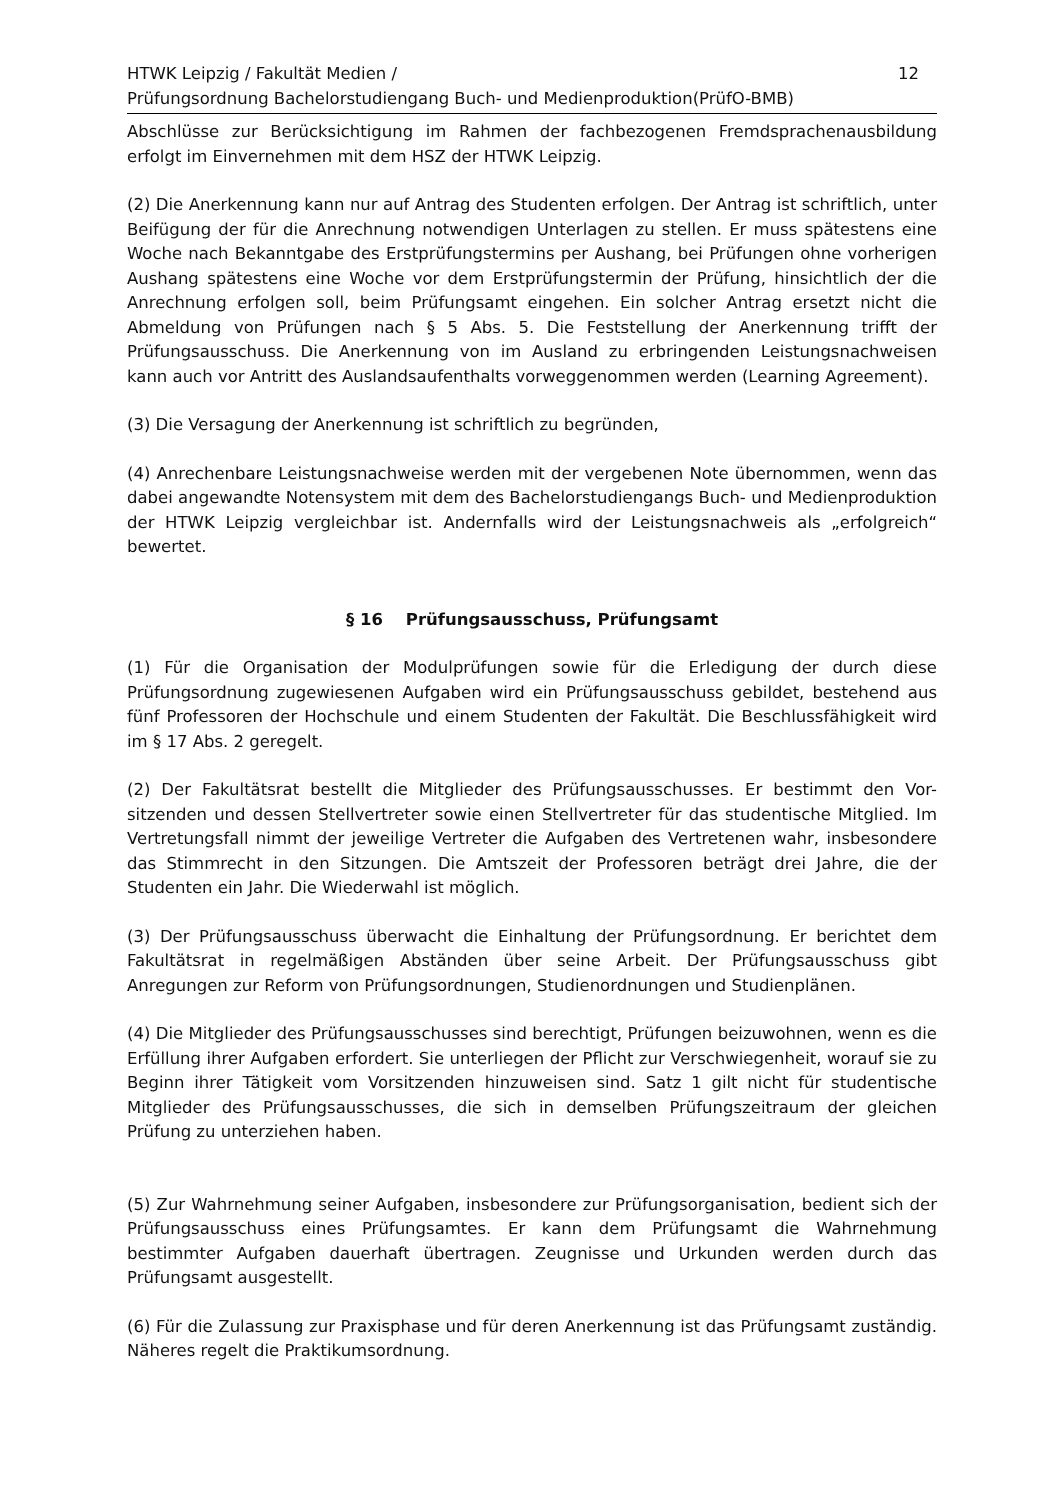HTWK Leipzig / Fakultät Medien /
Prüfungsordnung Bachelorstudiengang Buch- und Medienproduktion(PrüfO-BMB)
12
Abschlüsse zur Berücksichtigung im Rahmen der fachbezogenen Fremdsprachenausbildung erfolgt im Einvernehmen mit dem HSZ der HTWK Leipzig.
(2) Die Anerkennung kann nur auf Antrag des Studenten erfolgen. Der Antrag ist schriftlich, unter Beifügung der für die Anrechnung notwendigen Unterlagen zu stellen. Er muss spätestens eine Woche nach Bekanntgabe des Erstprüfungstermins per Aushang, bei Prüfungen ohne vorherigen Aushang spätestens eine Woche vor dem Erstprüfungstermin der Prüfung, hinsichtlich der die Anrechnung erfolgen soll, beim Prüfungsamt eingehen. Ein solcher Antrag ersetzt nicht die Abmeldung von Prüfungen nach § 5 Abs. 5. Die Feststellung der Anerkennung trifft der Prüfungsausschuss. Die Anerkennung von im Ausland zu erbringenden Leistungsnachweisen kann auch vor Antritt des Auslandsaufenthalts vorweggenommen werden (Learning Agreement).
(3) Die Versagung der Anerkennung ist schriftlich zu begründen,
(4) Anrechenbare Leistungsnachweise werden mit der vergebenen Note übernommen, wenn das dabei angewandte Notensystem mit dem des Bachelorstudiengangs Buch- und Medienproduktion der HTWK Leipzig vergleichbar ist. Andernfalls wird der Leistungsnachweis als „erfolgreich“ bewertet.
§ 16 Prüfungsausschuss, Prüfungsamt
(1) Für die Organisation der Modulprüfungen sowie für die Erledigung der durch diese Prüfungsordnung zugewiesenen Aufgaben wird ein Prüfungsausschuss gebildet, bestehend aus fünf Professoren der Hochschule und einem Studenten der Fakultät. Die Beschlussfähigkeit wird im § 17 Abs. 2 geregelt.
(2) Der Fakultätsrat bestellt die Mitglieder des Prüfungsausschusses. Er bestimmt den Vor-sitzenden und dessen Stellvertreter sowie einen Stellvertreter für das studentische Mitglied. Im Vertretungsfall nimmt der jeweilige Vertreter die Aufgaben des Vertretenen wahr, insbesondere das Stimmrecht in den Sitzungen. Die Amtszeit der Professoren beträgt drei Jahre, die der Studenten ein Jahr. Die Wiederwahl ist möglich.
(3) Der Prüfungsausschuss überwacht die Einhaltung der Prüfungsordnung. Er berichtet dem Fakultätsrat in regelmäßigen Abständen über seine Arbeit. Der Prüfungsausschuss gibt Anregungen zur Reform von Prüfungsordnungen, Studienordnungen und Studienplänen.
(4) Die Mitglieder des Prüfungsausschusses sind berechtigt, Prüfungen beizuwohnen, wenn es die Erfüllung ihrer Aufgaben erfordert. Sie unterliegen der Pflicht zur Verschwiegenheit, worauf sie zu Beginn ihrer Tätigkeit vom Vorsitzenden hinzuweisen sind. Satz 1 gilt nicht für studentische Mitglieder des Prüfungsausschusses, die sich in demselben Prüfungszeitraum der gleichen Prüfung zu unterziehen haben.
(5) Zur Wahrnehmung seiner Aufgaben, insbesondere zur Prüfungsorganisation, bedient sich der Prüfungsausschuss eines Prüfungsamtes. Er kann dem Prüfungsamt die Wahrnehmung bestimmter Aufgaben dauerhaft übertragen. Zeugnisse und Urkunden werden durch das Prüfungsamt ausgestellt.
(6) Für die Zulassung zur Praxisphase und für deren Anerkennung ist das Prüfungsamt zuständig. Näheres regelt die Praktikumsordnung.